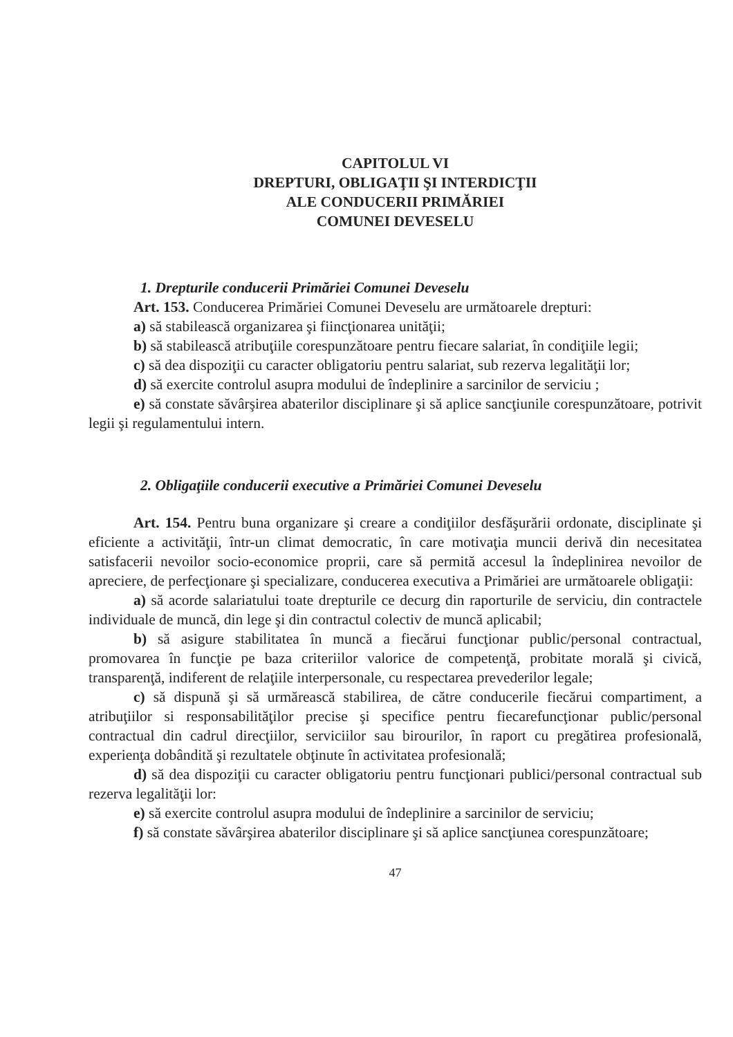CAPITOLUL VI
DREPTURI, OBLIGAŢII ŞI INTERDICŢII
ALE CONDUCERII PRIMĂRIEI
COMUNEI DEVESELU
1. Drepturile conducerii Primăriei Comunei Deveselu
Art. 153. Conducerea Primăriei Comunei Deveselu are următoarele drepturi:
a) să stabilească organizarea şi fiincţionarea unităţii;
b) să stabilească atribuţiile corespunzătoare pentru fiecare salariat, în condiţiile legii;
c) să dea dispoziţii cu caracter obligatoriu pentru salariat, sub rezerva legalităţii lor;
d) să exercite controlul asupra modului de îndeplinire a sarcinilor de serviciu ;
e) să constate săvârşirea abaterilor disciplinare şi să aplice sancţiunile corespunzătoare, potrivit legii şi regulamentului intern.
2. Obligaţiile conducerii executive a Primăriei Comunei Deveselu
Art. 154. Pentru buna organizare şi creare a condiţiilor desfăşurării ordonate, disciplinate şi eficiente a activităţii, într-un climat democratic, în care motivaţia muncii derivă din necesitatea satisfacerii nevoilor socio-economice proprii, care să permită accesul la îndeplinirea nevoilor de apreciere, de perfecţionare şi specializare, conducerea executiva a Primăriei are următoarele obligaţii:
a) să acorde salariatului toate drepturile ce decurg din raporturile de serviciu, din contractele individuale de muncă, din lege şi din contractul colectiv de muncă aplicabil;
b) să asigure stabilitatea în muncă a fiecărui funcţionar public/personal contractual, promovarea în funcţie pe baza criteriilor valorice de competenţă, probitate morală şi civică, transparenţă, indiferent de relaţiile interpersonale, cu respectarea prevederilor legale;
c) să dispună şi să urmărească stabilirea, de către conducerile fiecărui compartiment, a atribuţiilor si responsabilităţilor precise şi specifice pentru fiecarefuncţionar public/personal contractual din cadrul direcţiilor, serviciilor sau birourilor, în raport cu pregătirea profesională, experienţa dobândită şi rezultatele obţinute în activitatea profesională;
d) să dea dispoziţii cu caracter obligatoriu pentru funcţionari publici/personal contractual sub rezerva legalităţii lor:
e) să exercite controlul asupra modului de îndeplinire a sarcinilor de serviciu;
f) să constate săvârşirea abaterilor disciplinare şi să aplice sancţiunea corespunzătoare;
47